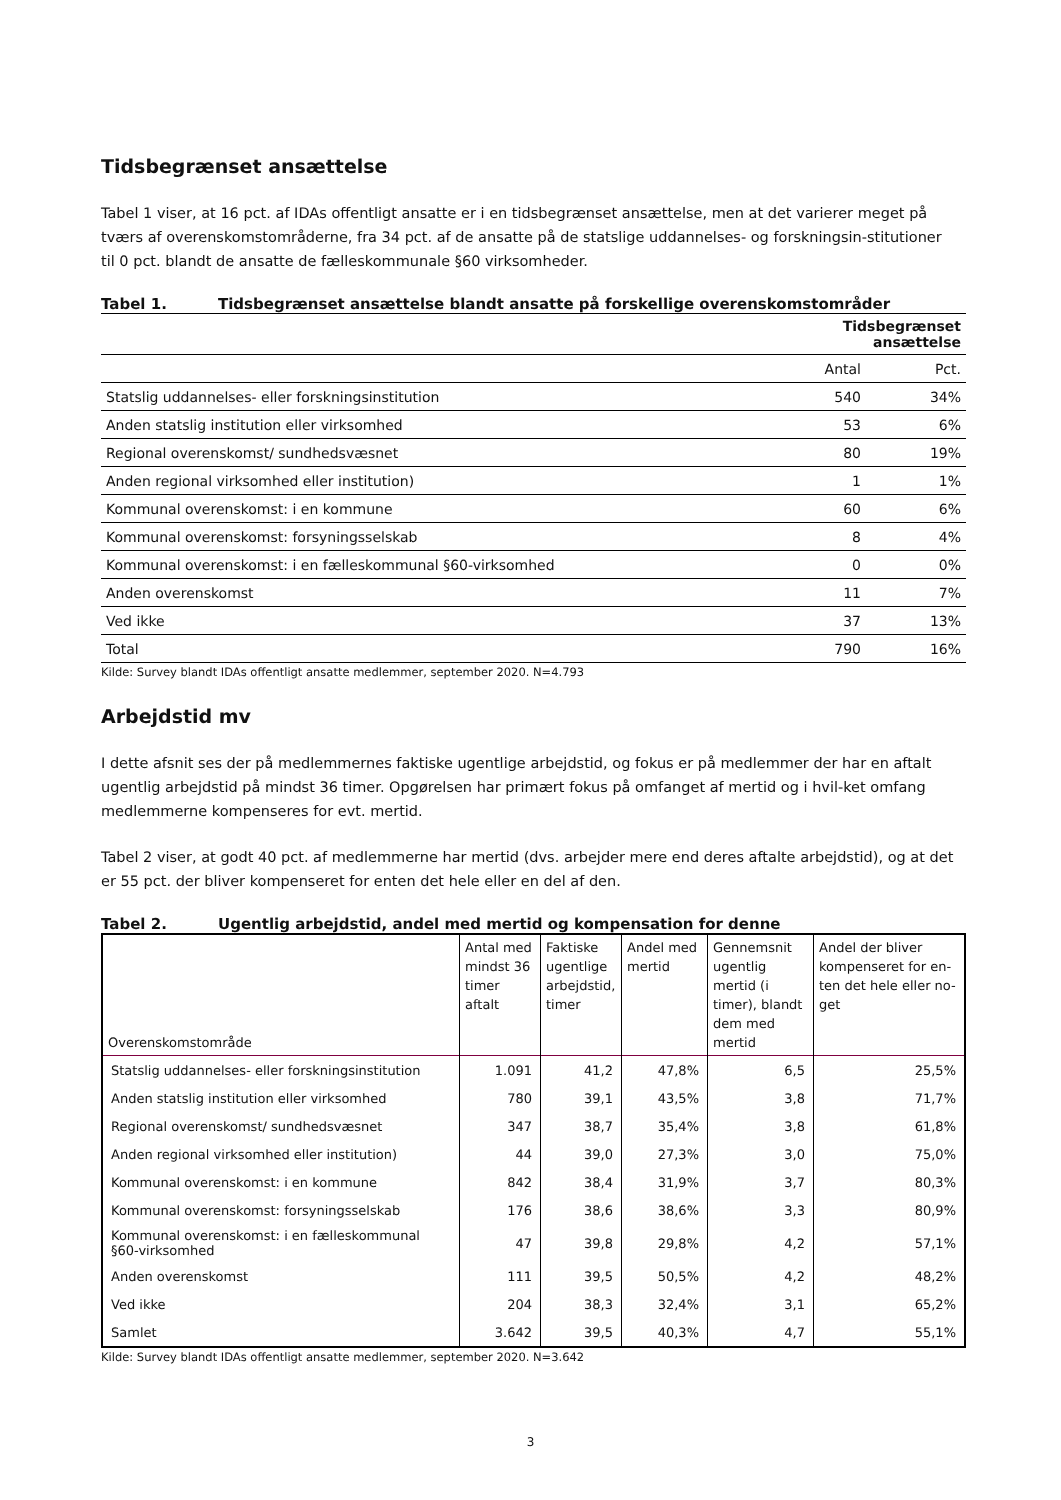Tidsbegrænset ansættelse
Tabel 1 viser, at 16 pct. af IDAs offentligt ansatte er i en tidsbegrænset ansættelse, men at det varierer meget på tværs af overenskomstområderne, fra 34 pct. af de ansatte på de statslige uddannelses- og forskningsin-stitutioner til 0 pct. blandt de ansatte de fælleskommunale §60 virksomheder.
Tabel 1. Tidsbegrænset ansættelse blandt ansatte på forskellige overenskomstområder
| | Tidsbegrænset ansættelse | |
| --- | --- | --- |
| | Antal | Pct. |
| Statslig uddannelses- eller forskningsinstitution | 540 | 34% |
| Anden statslig institution eller virksomhed | 53 | 6% |
| Regional overenskomst/ sundhedsvæsnet | 80 | 19% |
| Anden regional virksomhed eller institution) | 1 | 1% |
| Kommunal overenskomst: i en kommune | 60 | 6% |
| Kommunal overenskomst: forsyningsselskab | 8 | 4% |
| Kommunal overenskomst: i en fælleskommunal §60-virksomhed | 0 | 0% |
| Anden overenskomst | 11 | 7% |
| Ved ikke | 37 | 13% |
| Total | 790 | 16% |
Kilde: Survey blandt IDAs offentligt ansatte medlemmer, september 2020. N=4.793
Arbejdstid mv
I dette afsnit ses der på medlemmernes faktiske ugentlige arbejdstid, og fokus er på medlemmer der har en aftalt ugentlig arbejdstid på mindst 36 timer. Opgørelsen har primært fokus på omfanget af mertid og i hvil-ket omfang medlemmerne kompenseres for evt. mertid.
Tabel 2 viser, at godt 40 pct. af medlemmerne har mertid (dvs. arbejder mere end deres aftalte arbejdstid), og at det er 55 pct. der bliver kompenseret for enten det hele eller en del af den.
Tabel 2. Ugentlig arbejdstid, andel med mertid og kompensation for denne
| Overenskomstområde | Antal med mindst 36 timer aftalt | Faktiske ugentlige arbejdstid, timer | Andel med mertid | Gennemsnit ugentlig mertid (i timer), blandt dem med mertid | Andel der bliver kompenseret for en-ten det hele eller no-get |
| --- | --- | --- | --- | --- | --- |
| Statslig uddannelses- eller forskningsinstitution | 1.091 | 41,2 | 47,8% | 6,5 | 25,5% |
| Anden statslig institution eller virksomhed | 780 | 39,1 | 43,5% | 3,8 | 71,7% |
| Regional overenskomst/ sundhedsvæsnet | 347 | 38,7 | 35,4% | 3,8 | 61,8% |
| Anden regional virksomhed eller institution) | 44 | 39,0 | 27,3% | 3,0 | 75,0% |
| Kommunal overenskomst: i en kommune | 842 | 38,4 | 31,9% | 3,7 | 80,3% |
| Kommunal overenskomst: forsyningsselskab | 176 | 38,6 | 38,6% | 3,3 | 80,9% |
| Kommunal overenskomst: i en fælleskommunal §60-virksomhed | 47 | 39,8 | 29,8% | 4,2 | 57,1% |
| Anden overenskomst | 111 | 39,5 | 50,5% | 4,2 | 48,2% |
| Ved ikke | 204 | 38,3 | 32,4% | 3,1 | 65,2% |
| Samlet | 3.642 | 39,5 | 40,3% | 4,7 | 55,1% |
Kilde: Survey blandt IDAs offentligt ansatte medlemmer, september 2020. N=3.642
3